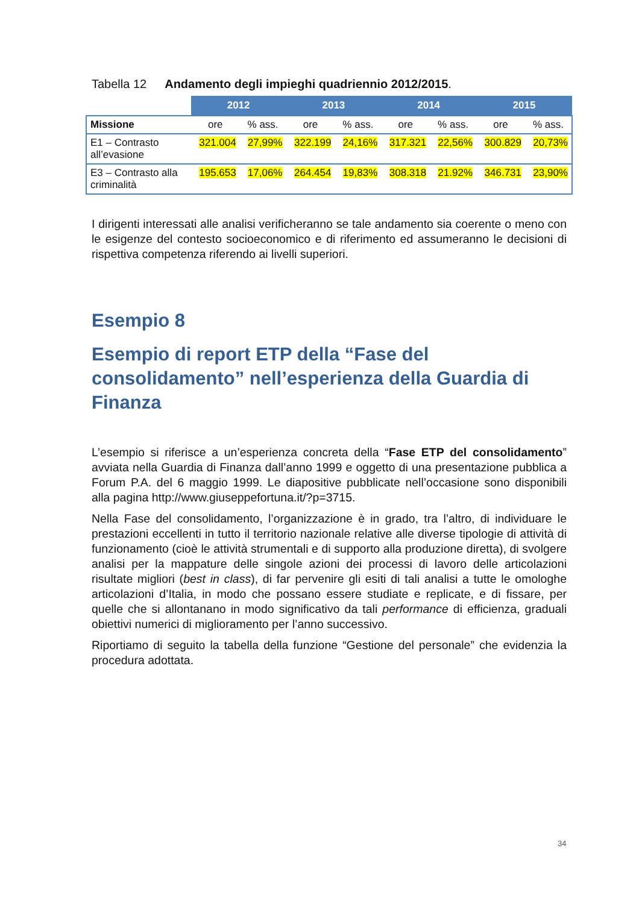Tabella 12 Andamento degli impieghi quadriennio 2012/2015.
| | 2012 | | 2013 | | 2014 | | 2015 | |
| --- | --- | --- | --- | --- | --- | --- | --- | --- |
| Missione | ore | % ass. | ore | % ass. | ore | % ass. | ore | % ass. |
| E1 – Contrasto all’evasione | 321.004 | 27,99% | 322.199 | 24,16% | 317.321 | 22,56% | 300.829 | 20,73% |
| E3 – Contrasto alla criminalità | 195.653 | 17,06% | 264.454 | 19,83% | 308.318 | 21.92% | 346.731 | 23,90% |
I dirigenti interessati alle analisi verificheranno se tale andamento sia coerente o meno con le esigenze del contesto socioeconomico e di riferimento ed assumeranno le decisioni di rispettiva competenza riferendo ai livelli superiori.
Esempio 8
Esempio di report ETP della “Fase del consolidamento” nell’esperienza della Guardia di Finanza
L’esempio si riferisce a un’esperienza concreta della “Fase ETP del consolidamento” avviata nella Guardia di Finanza dall’anno 1999 e oggetto di una presentazione pubblica a Forum P.A. del 6 maggio 1999. Le diapositive pubblicate nell’occasione sono disponibili alla pagina http://www.giuseppefortuna.it/?p=3715.
Nella Fase del consolidamento, l’organizzazione è in grado, tra l’altro, di individuare le prestazioni eccellenti in tutto il territorio nazionale relative alle diverse tipologie di attività di funzionamento (cioè le attività strumentali e di supporto alla produzione diretta), di svolgere analisi per la mappature delle singole azioni dei processi di lavoro delle articolazioni risultate migliori (best in class), di far pervenire gli esiti di tali analisi a tutte le omologhe articolazioni d’Italia, in modo che possano essere studiate e replicate, e di fissare, per quelle che si allontanano in modo significativo da tali performance di efficienza, graduali obiettivi numerici di miglioramento per l’anno successivo.
Riportiamo di seguito la tabella della funzione “Gestione del personale” che evidenzia la procedura adottata.
34